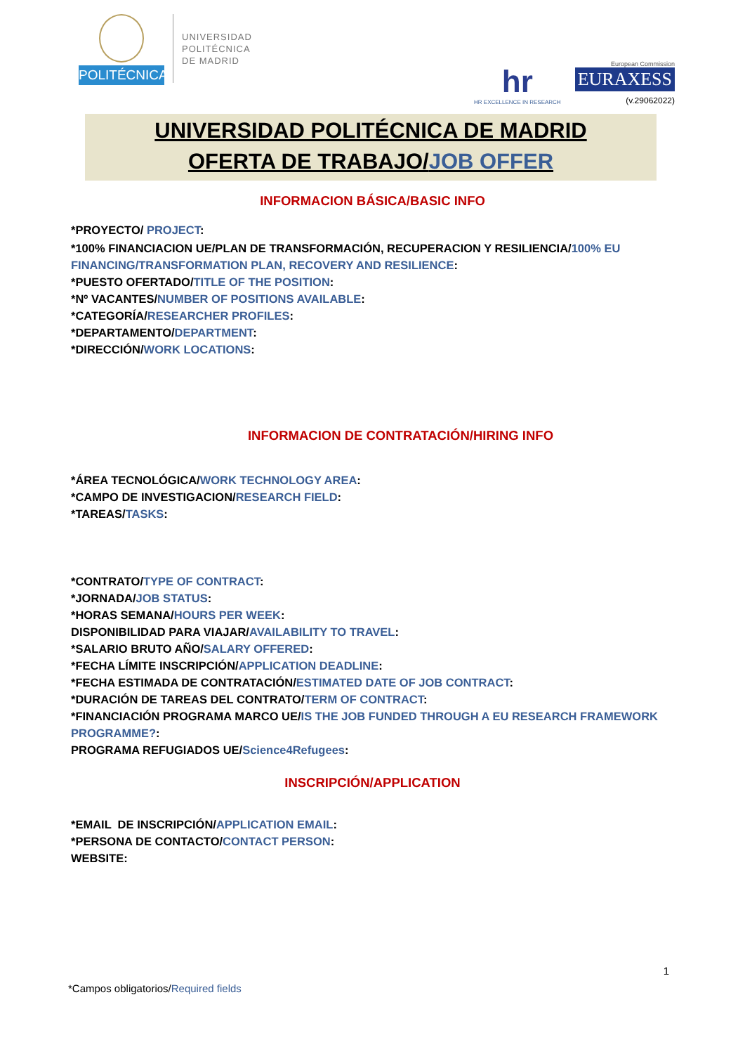POLITÉCNICA
UNIVERSIDAD
POLITÉCNICA
DE MADRID
hr
HR EXCELLENCE IN RESEARCH
European Commission
EURAXESS
(v.29062022)
UNIVERSIDAD POLITÉCNICA DE MADRID
OFERTA DE TRABAJO/JOB OFFER
INFORMACION BÁSICA/BASIC INFO
*PROYECTO/ PROJECT:
*100% FINANCIACION UE/PLAN DE TRANSFORMACIÓN, RECUPERACION Y RESILIENCIA/100% EU FINANCING/TRANSFORMATION PLAN, RECOVERY AND RESILIENCE:
*PUESTO OFERTADO/TITLE OF THE POSITION:
*Nº VACANTES/NUMBER OF POSITIONS AVAILABLE:
*CATEGORÍA/RESEARCHER PROFILES:
*DEPARTAMENTO/DEPARTMENT:
*DIRECCIÓN/WORK LOCATIONS:
INFORMACION DE CONTRATACIÓN/HIRING INFO
*ÁREA TECNOLÓGICA/WORK TECHNOLOGY AREA:
*CAMPO DE INVESTIGACION/RESEARCH FIELD:
*TAREAS/TASKS:
*CONTRATO/TYPE OF CONTRACT:
*JORNADA/JOB STATUS:
*HORAS SEMANA/HOURS PER WEEK:
DISPONIBILIDAD PARA VIAJAR/AVAILABILITY TO TRAVEL:
*SALARIO BRUTO AÑO/SALARY OFFERED:
*FECHA LÍMITE INSCRIPCIÓN/APPLICATION DEADLINE:
*FECHA ESTIMADA DE CONTRATACIÓN/ESTIMATED DATE OF JOB CONTRACT:
*DURACIÓN DE TAREAS DEL CONTRATO/TERM OF CONTRACT:
*FINANCIACIÓN PROGRAMA MARCO UE/IS THE JOB FUNDED THROUGH A EU RESEARCH FRAMEWORK PROGRAMME?:
PROGRAMA REFUGIADOS UE/Science4Refugees:
INSCRIPCIÓN/APPLICATION
*EMAIL DE INSCRIPCIÓN/APPLICATION EMAIL:
*PERSONA DE CONTACTO/CONTACT PERSON:
WEBSITE:
1
*Campos obligatorios/Required fields